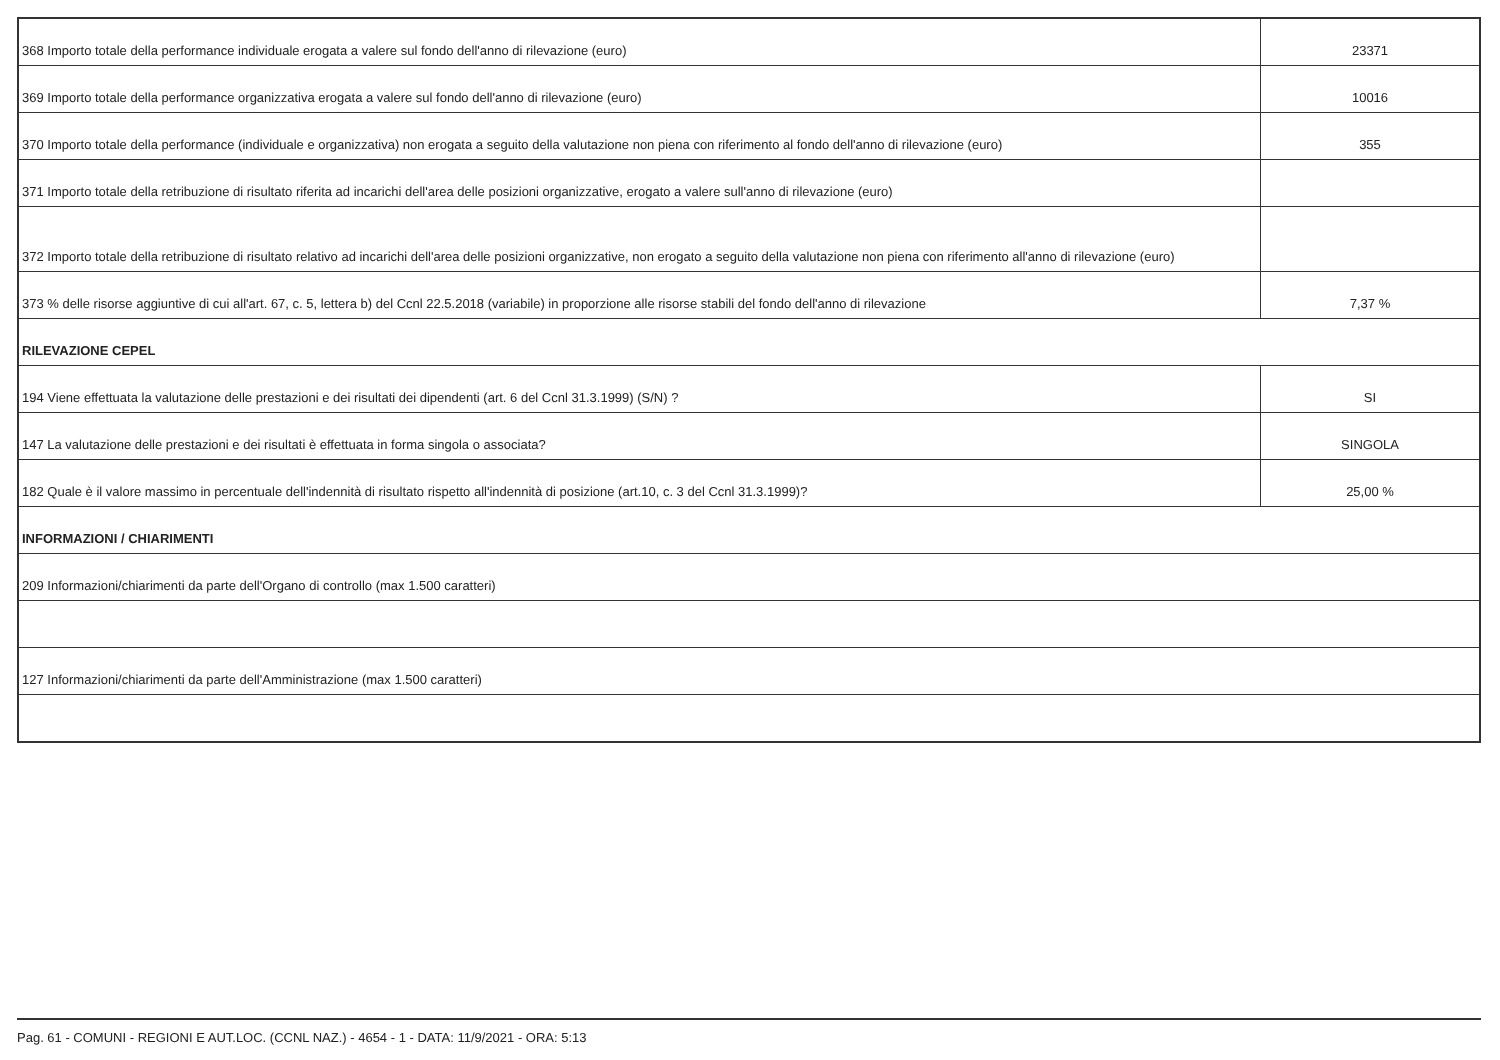| 368 Importo totale della performance individuale erogata a valere sul fondo dell'anno di rilevazione (euro) | 23371 |
| 369 Importo totale della performance organizzativa erogata a valere sul fondo dell'anno di rilevazione (euro) | 10016 |
| 370 Importo totale della performance (individuale e organizzativa) non erogata a seguito della valutazione non piena con riferimento al fondo dell'anno di rilevazione (euro) | 355 |
| 371 Importo totale della retribuzione di risultato riferita ad incarichi dell'area delle posizioni organizzative, erogato a valere sull'anno di rilevazione (euro) | |
| 372 Importo totale della retribuzione di risultato relativo ad incarichi dell'area delle posizioni organizzative, non erogato a seguito della valutazione non piena con riferimento all'anno di rilevazione (euro) | |
| 373 % delle risorse aggiuntive di cui all'art. 67, c. 5, lettera b) del Ccnl 22.5.2018 (variabile) in proporzione alle risorse stabili del fondo dell'anno di rilevazione | 7,37 % |
| RILEVAZIONE CEPEL | |
| 194 Viene effettuata la valutazione delle prestazioni e dei risultati dei dipendenti (art. 6 del Ccnl 31.3.1999) (S/N) ? | SI |
| 147 La valutazione delle prestazioni e dei risultati è effettuata in forma singola o associata? | SINGOLA |
| 182 Quale è il valore massimo in percentuale dell'indennità di risultato rispetto all'indennità di posizione (art.10, c. 3 del Ccnl 31.3.1999)? | 25,00 % |
| INFORMAZIONI / CHIARIMENTI | |
| 209 Informazioni/chiarimenti da parte dell'Organo di controllo (max 1.500 caratteri) | |
| 127 Informazioni/chiarimenti da parte dell'Amministrazione (max 1.500 caratteri) | |
Pag. 61 - COMUNI - REGIONI E AUT.LOC. (CCNL NAZ.) - 4654 - 1 - DATA: 11/9/2021 - ORA: 5:13